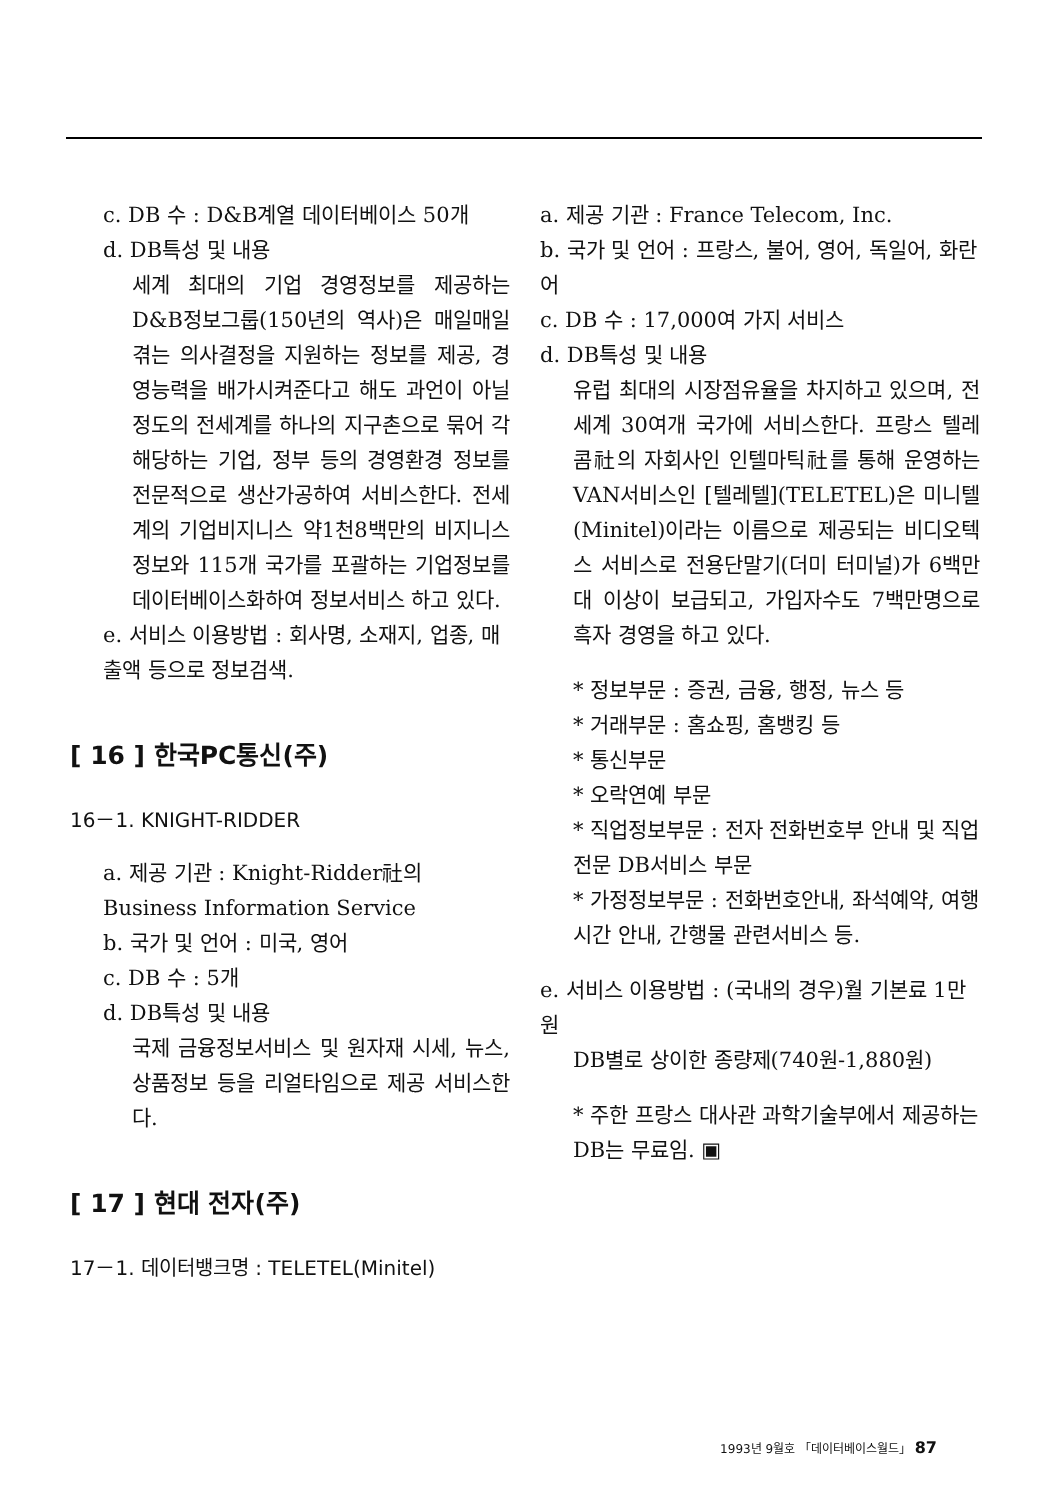c. DB 수 : D&B계열 데이터베이스 50개
d. DB특성 및 내용
세계 최대의 기업 경영정보를 제공하는 D&B정보그룹(150년의 역사)은 매일매일 겪는 의사결정을 지원하는 정보를 제공, 경영능력을 배가시켜준다고 해도 과언이 아닐정도의 전세계를 하나의 지구촌으로 묶어 각 해당하는 기업, 정부 등의 경영환경 정보를 전문적으로 생산가공하여 서비스한다. 전세계의 기업비지니스 약1천8백만의 비지니스 정보와 115개 국가를 포괄하는 기업정보를 데이터베이스화하여 정보서비스 하고 있다.
e. 서비스 이용방법 : 회사명, 소재지, 업종, 매출액 등으로 정보검색.
[ 16 ] 한국PC통신(주)
16－1. KNIGHT-RIDDER
a. 제공 기관 : Knight-Ridder社의 Business Information Service
b. 국가 및 언어 : 미국, 영어
c. DB 수 : 5개
d. DB특성 및 내용
국제 금융정보서비스 및 원자재 시세, 뉴스, 상품정보 등을 리얼타임으로 제공 서비스한다.
[ 17 ] 현대 전자(주)
17－1. 데이터뱅크명 : TELETEL(Minitel)
a. 제공 기관 : France Telecom, Inc.
b. 국가 및 언어 : 프랑스, 불어, 영어, 독일어, 화란어
c. DB 수 : 17,000여 가지 서비스
d. DB특성 및 내용
유럽 최대의 시장점유율을 차지하고 있으며, 전세계 30여개 국가에 서비스한다. 프랑스 텔레콤社의 자회사인 인텔마틱社를 통해 운영하는 VAN서비스인 [텔레텔](TELETEL)은 미니텔(Minitel)이라는 이름으로 제공되는 비디오텍스 서비스로 전용단말기(더미 터미널)가 6백만대 이상이 보급되고, 가입자수도 7백만명으로 흑자 경영을 하고 있다.
* 정보부문 : 증권, 금융, 행정, 뉴스 등
* 거래부문 : 홈쇼핑, 홈뱅킹 등
* 통신부문
* 오락연예 부문
* 직업정보부문 : 전자 전화번호부 안내 및 직업 전문 DB서비스 부문
* 가정정보부문 : 전화번호안내, 좌석예약, 여행시간 안내, 간행물 관련서비스 등.
e. 서비스 이용방법 : (국내의 경우)월 기본료 1만원
DB별로 상이한 종량제(740원-1,880원)
* 주한 프랑스 대사관 과학기술부에서 제공하는 DB는 무료임. ▣
1993년 9월호 「데이터베이스월드」 87